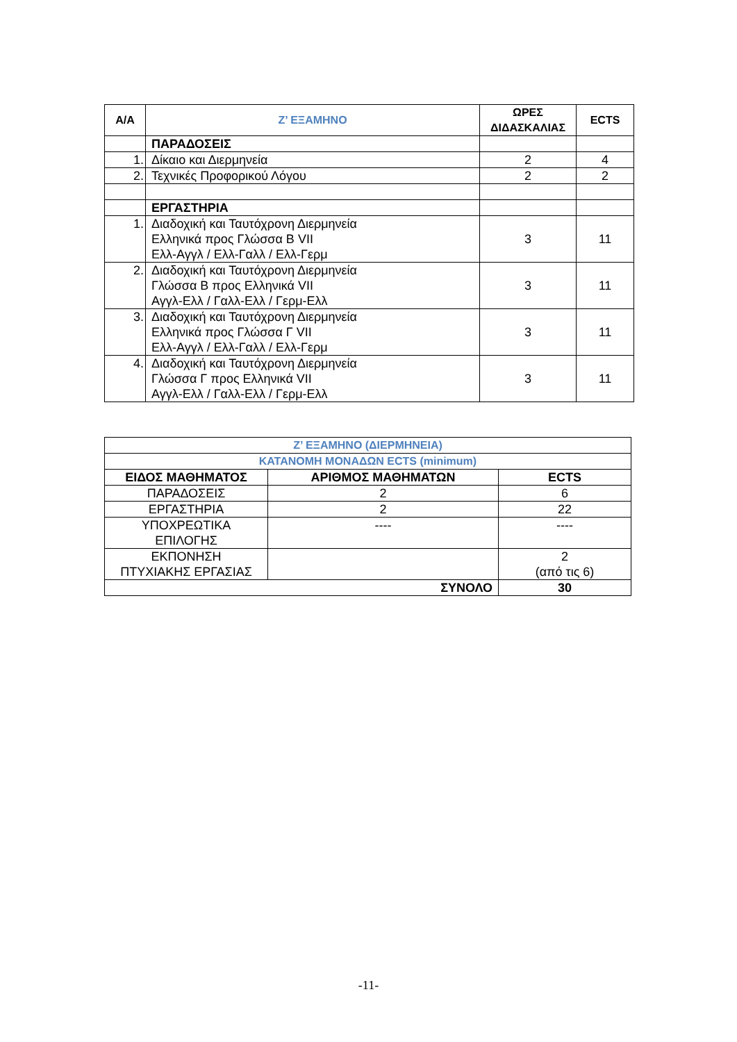| Α/Α | Ζ’ ΕΞΑΜΗΝΟ | ΩΡΕΣ ΔΙΔΑΣΚΑΛΙΑΣ | ECTS |
| --- | --- | --- | --- |
| | ΠΑΡΑΔΟΣΕΙΣ | | |
| 1. | Δίκαιο και Διερμηνεία | 2 | 4 |
| 2. | Τεχνικές Προφορικού Λόγου | 2 | 2 |
| | ΕΡΓΑΣΤΗΡΙΑ | | |
| 1. | Διαδοχική και Ταυτόχρονη Διερμηνεία Ελληνικά προς Γλώσσα Β VII Ελλ-Αγγλ / Ελλ-Γαλλ / Ελλ-Γερμ | 3 | 11 |
| 2. | Διαδοχική και Ταυτόχρονη Διερμηνεία Γλώσσα Β προς Ελληνικά VII Αγγλ-Ελλ / Γαλλ-Ελλ / Γερμ-Ελλ | 3 | 11 |
| 3. | Διαδοχική και Ταυτόχρονη Διερμηνεία Ελληνικά προς Γλώσσα Γ VII Ελλ-Αγγλ / Ελλ-Γαλλ / Ελλ-Γερμ | 3 | 11 |
| 4. | Διαδοχική και Ταυτόχρονη Διερμηνεία Γλώσσα Γ προς Ελληνικά VII Αγγλ-Ελλ / Γαλλ-Ελλ / Γερμ-Ελλ | 3 | 11 |
| Ζ’ ΕΞΑΜΗΝΟ (ΔΙΕΡΜΗΝΕΙΑ) | | |
| ΚΑΤΑΝΟΜΗ ΜΟΝΑΔΩΝ ECTS (minimum) | | |
| ΕΙΔΟΣ ΜΑΘΗΜΑΤΟΣ | ΑΡΙΘΜΟΣ ΜΑΘΗΜΑΤΩΝ | ECTS |
| ΠΑΡΑΔΟΣΕΙΣ | 2 | 6 |
| ΕΡΓΑΣΤΗΡΙΑ | 2 | 22 |
| ΥΠΟΧΡΕΩΤΙΚΑ ΕΠΙΛΟΓΗΣ | ---- | ---- |
| ΕΚΠΟΝΗΣΗ ΠΤΥΧΙΑΚΗΣ ΕΡΓΑΣΙΑΣ | | 2 (από τις 6) |
| ΣΥΝΟΛΟ | | 30 |
-11-